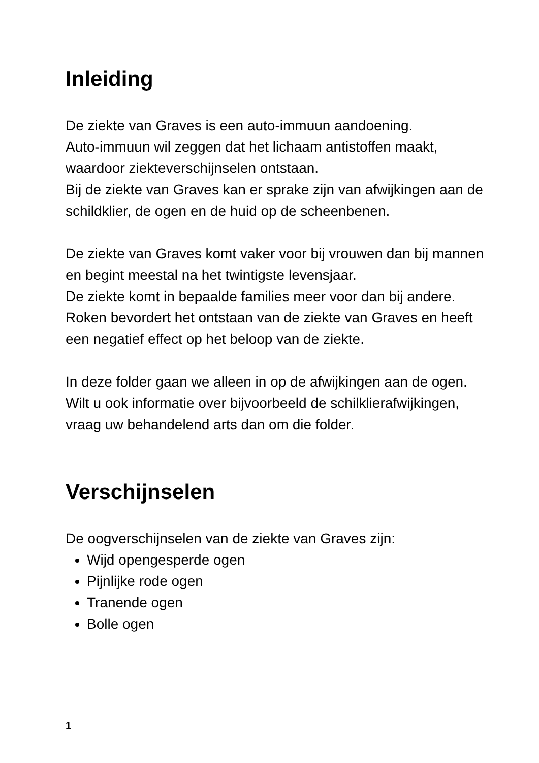Inleiding
De ziekte van Graves is een auto-immuun aandoening.
Auto-immuun wil zeggen dat het lichaam antistoffen maakt, waardoor ziekteverschijnselen ontstaan.
Bij de ziekte van Graves kan er sprake zijn van afwijkingen aan de schildklier, de ogen en de huid op de scheenbenen.
De ziekte van Graves komt vaker voor bij vrouwen dan bij mannen en begint meestal na het twintigste levensjaar.
De ziekte komt in bepaalde families meer voor dan bij andere.
Roken bevordert het ontstaan van de ziekte van Graves en heeft een negatief effect op het beloop van de ziekte.
In deze folder gaan we alleen in op de afwijkingen aan de ogen. Wilt u ook informatie over bijvoorbeeld de schilklierafwijkingen, vraag uw behandelend arts dan om die folder.
Verschijnselen
De oogverschijnselen van de ziekte van Graves zijn:
Wijd opengesperde ogen
Pijnlijke rode ogen
Tranende ogen
Bolle ogen
1